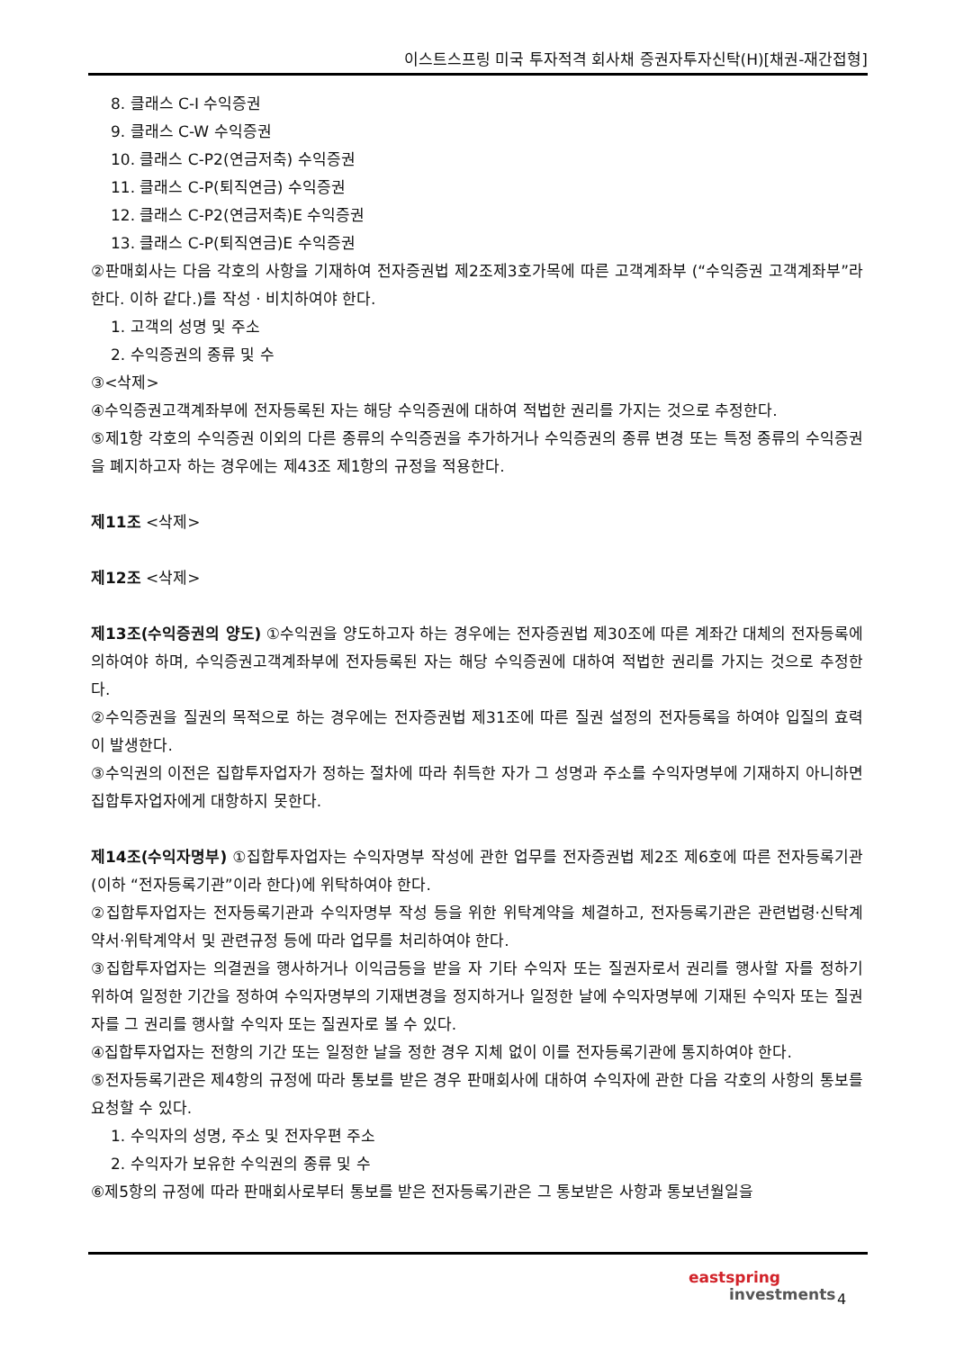이스트스프링 미국 투자적격 회사채 증권자투자신탁(H)[채권-재간접형]
8. 클래스 C-I 수익증권
9. 클래스 C-W 수익증권
10. 클래스 C-P2(연금저축) 수익증권
11. 클래스 C-P(퇴직연금) 수익증권
12. 클래스 C-P2(연금저축)E 수익증권
13. 클래스 C-P(퇴직연금)E 수익증권
②판매회사는 다음 각호의 사항을 기재하여 전자증권법 제2조제3호가목에 따른 고객계좌부 (“수익증권 고객계좌부”라 한다. 이하 같다.)를 작성ㆍ비치하여야 한다.
1. 고객의 성명 및 주소
2. 수익증권의 종류 및 수
③<삭제>
④수익증권고객계좌부에 전자등록된 자는 해당 수익증권에 대하여 적법한 권리를 가지는 것으로 추정한다.
⑤제1항 각호의 수익증권 이외의 다른 종류의 수익증권을 추가하거나 수익증권의 종류 변경 또는 특정 종류의 수익증권을 폐지하고자 하는 경우에는 제43조 제1항의 규정을 적용한다.
제11조 <삭제>
제12조 <삭제>
제13조(수익증권의 양도) ①수익권을 양도하고자 하는 경우에는 전자증권법 제30조에 따른 계좌간 대체의 전자등록에 의하여야 하며, 수익증권고객계좌부에 전자등록된 자는 해당 수익증권에 대하여 적법한 권리를 가지는 것으로 추정한다.
②수익증권을 질권의 목적으로 하는 경우에는 전자증권법 제31조에 따른 질권 설정의 전자등록을 하여야 입질의 효력이 발생한다.
③수익권의 이전은 집합투자업자가 정하는 절차에 따라 취득한 자가 그 성명과 주소를 수익자명부에 기재하지 아니하면 집합투자업자에게 대항하지 못한다.
제14조(수익자명부) ①집합투자업자는 수익자명부 작성에 관한 업무를 전자증권법 제2조 제6호에 따른 전자등록기관(이하 “전자등록기관”이라 한다)에 위탁하여야 한다.
②집합투자업자는 전자등록기관과 수익자명부 작성 등을 위한 위탁계약을 체결하고, 전자등록기관은 관련법령·신탁계약서·위탁계약서 및 관련규정 등에 따라 업무를 처리하여야 한다.
③집합투자업자는 의결권을 행사하거나 이익금등을 받을 자 기타 수익자 또는 질권자로서 권리를 행사할 자를 정하기 위하여 일정한 기간을 정하여 수익자명부의 기재변경을 정지하거나 일정한 날에 수익자명부에 기재된 수익자 또는 질권자를 그 권리를 행사할 수익자 또는 질권자로 볼 수 있다.
④집합투자업자는 전항의 기간 또는 일정한 날을 정한 경우 지체 없이 이를 전자등록기관에 통지하여야 한다.
⑤전자등록기관은 제4항의 규정에 따라 통보를 받은 경우 판매회사에 대하여 수익자에 관한 다음 각호의 사항의 통보를 요청할 수 있다.
1. 수익자의 성명, 주소 및 전자우편 주소
2. 수익자가 보유한 수익권의 종류 및 수
⑥제5항의 규정에 따라 판매회사로부터 통보를 받은 전자등록기관은 그 통보받은 사항과 통보년월일을
eastspring
investments
4